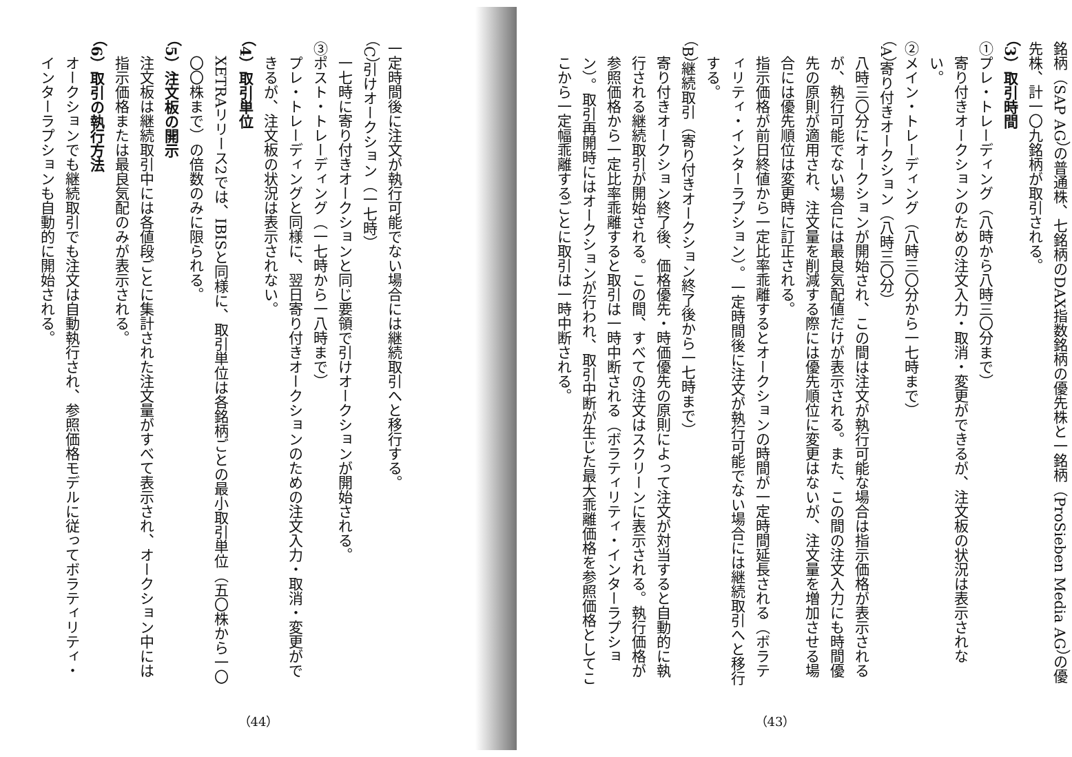銘柄（SAP AG）の普通株、七銘柄のDAX指数銘柄の優先株と一銘柄（ProSieben Media AG）の優先株、計一〇九銘柄が取引される。
（3）取引時間
①プレ・トレーディング（八時から八時三〇分まで）
寄り付きオークションのための注文入力・取消・変更ができるが、注文板の状況は表示されない。
②メイン・トレーディング（八時三〇分から一七時まで）
（A）寄り付きオークション（八時三〇分）
八時三〇分にオークションが開始され、この間は注文が執行可能な場合は指示価格が表示されるが、執行可能でない場合には最良気配値だけが表示される。また、この間の注文入力にも時間優先の原則が適用され、注文量を削減する際には優先順位に変更はないが、注文量を増加させる場合には優先順位は変更時に訂正される。
指示価格が前日終値から一定比率乖離するとオークションの時間が一定時間延長される（ボラティリティ・インターラプション）。一定時間後に注文が執行可能でない場合には継続取引へと移行する。
（B）継続取引（寄り付きオークション終了後から一七時まで）
寄り付きオークション終了後、価格優先・時価優先の原則によって注文が対当すると自動的に執行される継続取引が開始される。この間、すべての注文はスクリーンに表示される。執行価格が参照価格から一定比率乖離すると取引は一時中断される（ボラティリティ・インターラプション）。取引再開時にはオークションが行われ、取引中断が生じた最大乖離価格を参照価格としてここから一定幅乖離するごとに取引は一時中断される。
（43）
一定時間後に注文が執行可能でない場合には継続取引へと移行する。
（C）引けオークション（一七時）
一七時に寄り付きオークションと同じ要領で引けオークションが開始される。
③ポスト・トレーディング（一七時から一八時まで）
プレ・トレーディングと同様に、翌日寄り付きオークションのための注文入力・取消・変更ができるが、注文板の状況は表示されない。
（4）取引単位
XETRAリリース2では、IBISと同様に、取引単位は各銘柄ごとの最小取引単位（五〇株から一〇〇〇株まで）の倍数のみに限られる。
（5）注文板の開示
注文板は継続取引中には各値段ごとに集計された注文量がすべて表示され、オークション中には指示価格または最良気配のみが表示される。
（6）取引の執行方法
オークションでも継続取引でも注文は自動執行され、参照価格モデルに従ってボラティリティ・インターラプションも自動的に開始される。
（44）